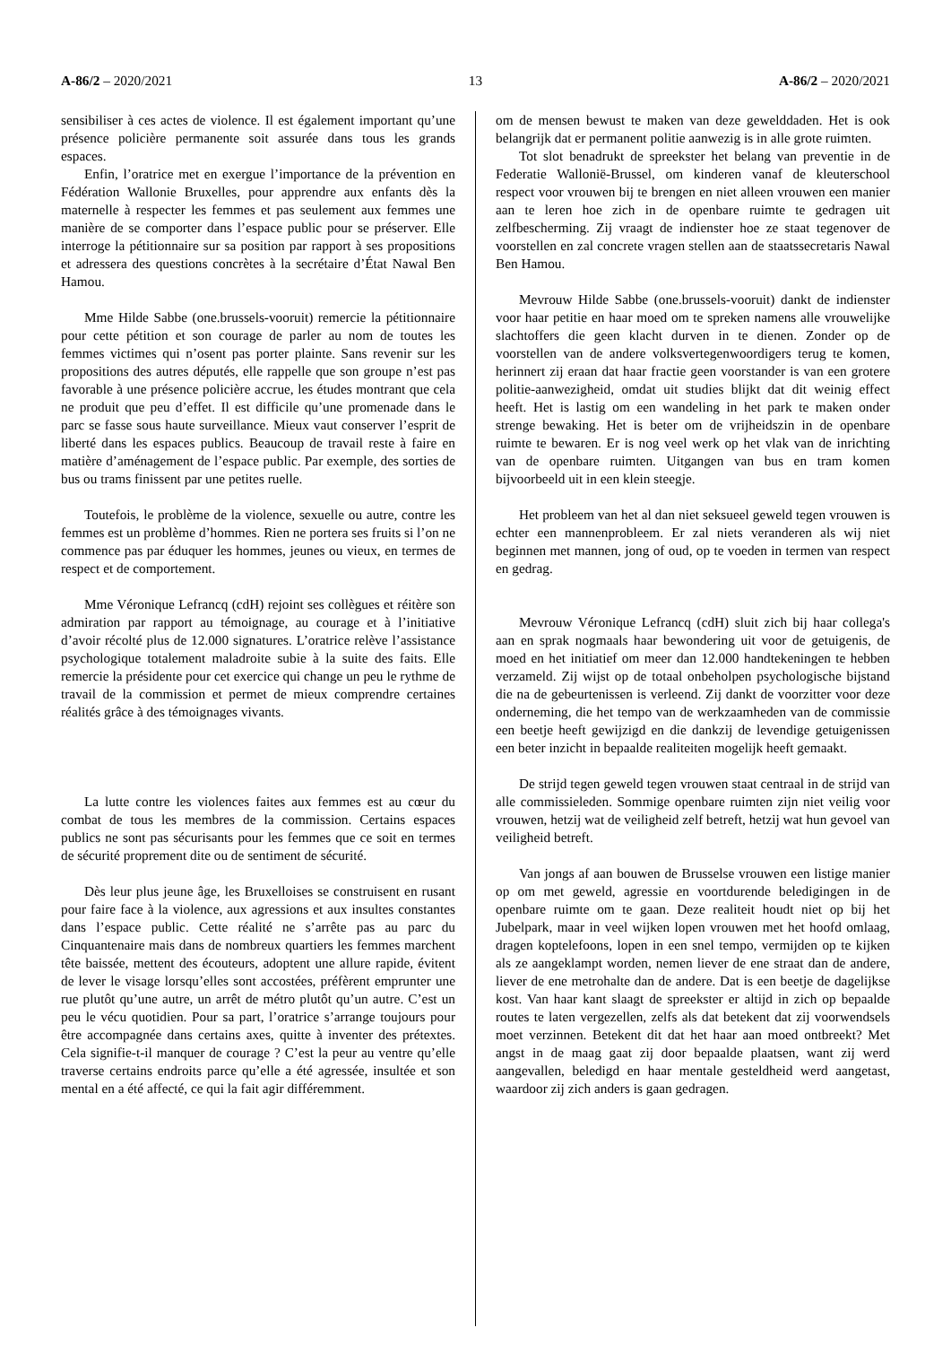A-86/2 – 2020/2021 13 A-86/2 – 2020/2021
sensibiliser à ces actes de violence. Il est également important qu’une présence policière permanente soit assurée dans tous les grands espaces.
Enfin, l’oratrice met en exergue l’importance de la prévention en Fédération Wallonie Bruxelles, pour apprendre aux enfants dès la maternelle à respecter les femmes et pas seulement aux femmes une manière de se comporter dans l’espace public pour se préserver. Elle interroge la pétitionnaire sur sa position par rapport à ses propositions et adressera des questions concrètes à la secrétaire d’État Nawal Ben Hamou.
Mme Hilde Sabbe (one.brussels-vooruit) remercie la pétitionnaire pour cette pétition et son courage de parler au nom de toutes les femmes victimes qui n’osent pas porter plainte. Sans revenir sur les propositions des autres députés, elle rappelle que son groupe n’est pas favorable à une présence policière accrue, les études montrant que cela ne produit que peu d’effet. Il est difficile qu’une promenade dans le parc se fasse sous haute surveillance. Mieux vaut conserver l’esprit de liberté dans les espaces publics. Beaucoup de travail reste à faire en matière d’aménagement de l’espace public. Par exemple, des sorties de bus ou trams finissent par une petites ruelle.
Toutefois, le problème de la violence, sexuelle ou autre, contre les femmes est un problème d’hommes. Rien ne portera ses fruits si l’on ne commence pas par éduquer les hommes, jeunes ou vieux, en termes de respect et de comportement.
Mme Véronique Lefrancq (cdH) rejoint ses collègues et réitère son admiration par rapport au témoignage, au courage et à l’initiative d’avoir récolté plus de 12.000 signatures. L’oratrice relève l’assistance psychologique totalement maladroite subie à la suite des faits. Elle remercie la présidente pour cet exercice qui change un peu le rythme de travail de la commission et permet de mieux comprendre certaines réalités grâce à des témoignages vivants.
La lutte contre les violences faites aux femmes est au cœur du combat de tous les membres de la commission. Certains espaces publics ne sont pas sécurisants pour les femmes que ce soit en termes de sécurité proprement dite ou de sentiment de sécurité.
Dès leur plus jeune âge, les Bruxelloises se construisent en rusant pour faire face à la violence, aux agressions et aux insultes constantes dans l’espace public. Cette réalité ne s’arrête pas au parc du Cinquantenaire mais dans de nombreux quartiers les femmes marchent tête baissée, mettent des écouteurs, adoptent une allure rapide, évitent de lever le visage lorsqu’elles sont accostées, préfèrent emprunter une rue plutôt qu’une autre, un arrêt de métro plutôt qu’un autre. C’est un peu le vécu quotidien. Pour sa part, l’oratrice s’arrange toujours pour être accompagnée dans certains axes, quitte à inventer des prétextes. Cela signifie-t-il manquer de courage ? C’est la peur au ventre qu’elle traverse certains endroits parce qu’elle a été agressée, insultée et son mental en a été affecté, ce qui la fait agir différemment.
om de mensen bewust te maken van deze gewelddaden. Het is ook belangrijk dat er permanent politie aanwezig is in alle grote ruimten.
Tot slot benadrukt de spreekster het belang van preventie in de Federatie Wallonië-Brussel, om kinderen vanaf de kleuterschool respect voor vrouwen bij te brengen en niet alleen vrouwen een manier aan te leren hoe zich in de openbare ruimte te gedragen uit zelfbescherming. Zij vraagt de indienster hoe ze staat tegenover de voorstellen en zal concrete vragen stellen aan de staatssecretaris Nawal Ben Hamou.
Mevrouw Hilde Sabbe (one.brussels-vooruit) dankt de indienster voor haar petitie en haar moed om te spreken namens alle vrouwelijke slachtoffers die geen klacht durven in te dienen. Zonder op de voorstellen van de andere volksvertegenwoordigers terug te komen, herinnert zij eraan dat haar fractie geen voorstander is van een grotere politie-aanwezigheid, omdat uit studies blijkt dat dit weinig effect heeft. Het is lastig om een wandeling in het park te maken onder strenge bewaking. Het is beter om de vrijheidszin in de openbare ruimte te bewaren. Er is nog veel werk op het vlak van de inrichting van de openbare ruimten. Uitgangen van bus en tram komen bijvoorbeeld uit in een klein steegje.
Het probleem van het al dan niet seksueel geweld tegen vrouwen is echter een mannenprobleem. Er zal niets veranderen als wij niet beginnen met mannen, jong of oud, op te voeden in termen van respect en gedrag.
Mevrouw Véronique Lefrancq (cdH) sluit zich bij haar collega's aan en sprak nogmaals haar bewondering uit voor de getuigenis, de moed en het initiatief om meer dan 12.000 handtekeningen te hebben verzameld. Zij wijst op de totaal onbeholpen psychologische bijstand die na de gebeurtenissen is verleend. Zij dankt de voorzitter voor deze onderneming, die het tempo van de werkzaamheden van de commissie een beetje heeft gewijzigd en die dankzij de levendige getuigenissen een beter inzicht in bepaalde realiteiten mogelijk heeft gemaakt.
De strijd tegen geweld tegen vrouwen staat centraal in de strijd van alle commissieleden. Sommige openbare ruimten zijn niet veilig voor vrouwen, hetzij wat de veiligheid zelf betreft, hetzij wat hun gevoel van veiligheid betreft.
Van jongs af aan bouwen de Brusselse vrouwen een listige manier op om met geweld, agressie en voortdurende beledigingen in de openbare ruimte om te gaan. Deze realiteit houdt niet op bij het Jubelpark, maar in veel wijken lopen vrouwen met het hoofd omlaag, dragen koptelefoons, lopen in een snel tempo, vermijden op te kijken als ze aangeklampt worden, nemen liever de ene straat dan de andere, liever de ene metrohalte dan de andere. Dat is een beetje de dagelijkse kost. Van haar kant slaagt de spreekster er altijd in zich op bepaalde routes te laten vergezellen, zelfs als dat betekent dat zij voorwendsels moet verzinnen. Betekent dit dat het haar aan moed ontbreekt? Met angst in de maag gaat zij door bepaalde plaatsen, want zij werd aangevallen, beledigd en haar mentale gesteldheid werd aangetast, waardoor zij zich anders is gaan gedragen.